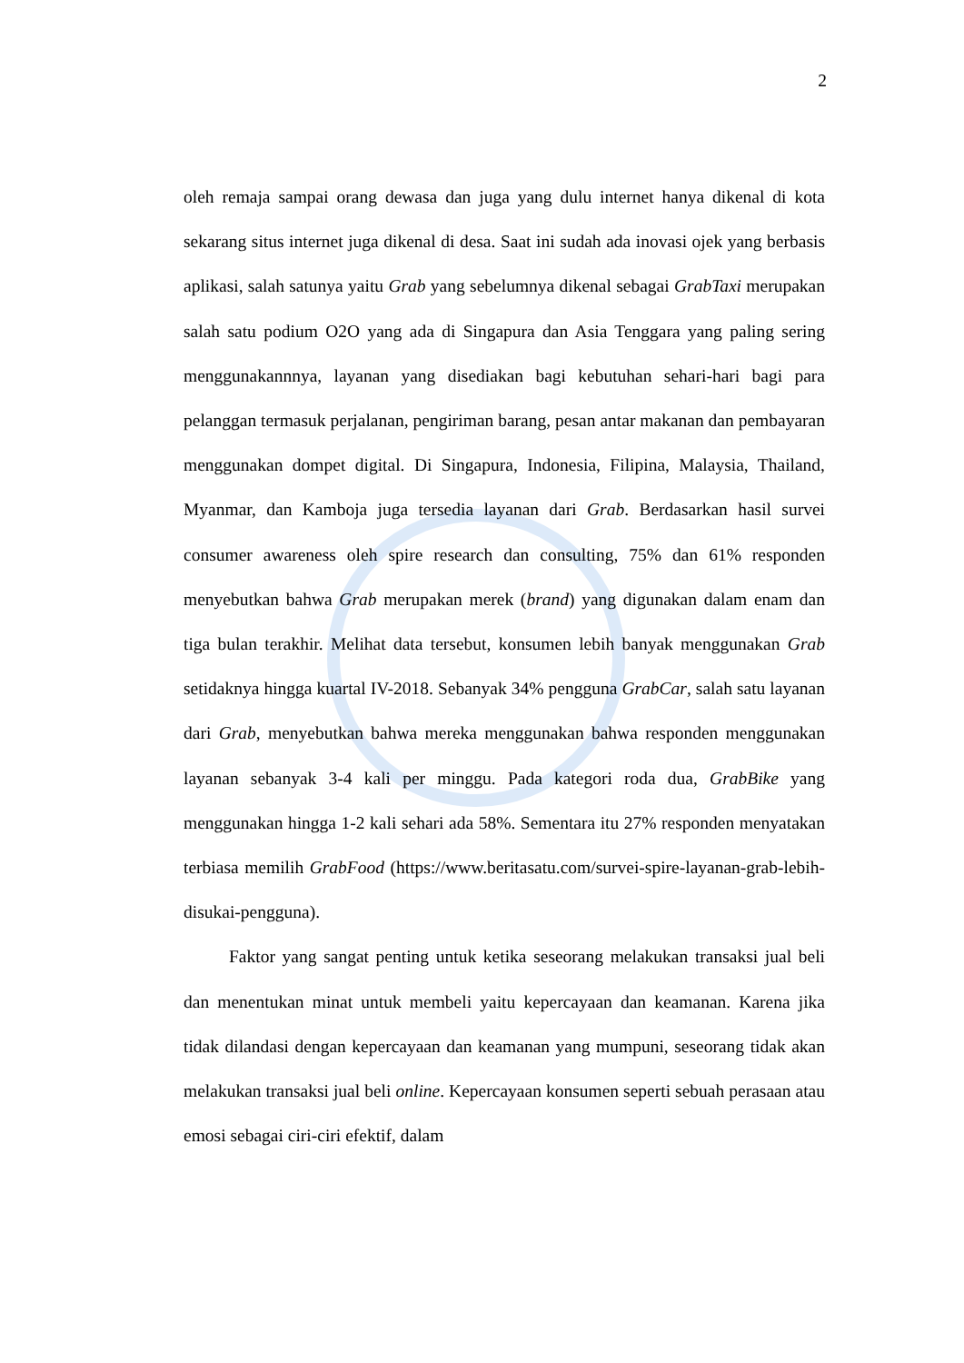2
oleh remaja sampai orang dewasa dan juga yang dulu internet hanya dikenal di kota sekarang situs internet juga dikenal di desa. Saat ini sudah ada inovasi ojek yang berbasis aplikasi, salah satunya yaitu Grab yang sebelumnya dikenal sebagai GrabTaxi merupakan salah satu podium O2O yang ada di Singapura dan Asia Tenggara yang paling sering menggunakannnya, layanan yang disediakan bagi kebutuhan sehari-hari bagi para pelanggan termasuk perjalanan, pengiriman barang, pesan antar makanan dan pembayaran menggunakan dompet digital. Di Singapura, Indonesia, Filipina, Malaysia, Thailand, Myanmar, dan Kamboja juga tersedia layanan dari Grab. Berdasarkan hasil survei consumer awareness oleh spire research dan consulting, 75% dan 61% responden menyebutkan bahwa Grab merupakan merek (brand) yang digunakan dalam enam dan tiga bulan terakhir. Melihat data tersebut, konsumen lebih banyak menggunakan Grab setidaknya hingga kuartal IV-2018. Sebanyak 34% pengguna GrabCar, salah satu layanan dari Grab, menyebutkan bahwa mereka menggunakan bahwa responden menggunakan layanan sebanyak 3-4 kali per minggu. Pada kategori roda dua, GrabBike yang menggunakan hingga 1-2 kali sehari ada 58%. Sementara itu 27% responden menyatakan terbiasa memilih GrabFood (https://www.beritasatu.com/survei-spire-layanan-grab-lebih-disukai-pengguna).
Faktor yang sangat penting untuk ketika seseorang melakukan transaksi jual beli dan menentukan minat untuk membeli yaitu kepercayaan dan keamanan. Karena jika tidak dilandasi dengan kepercayaan dan keamanan yang mumpuni, seseorang tidak akan melakukan transaksi jual beli online. Kepercayaan konsumen seperti sebuah perasaan atau emosi sebagai ciri-ciri efektif, dalam